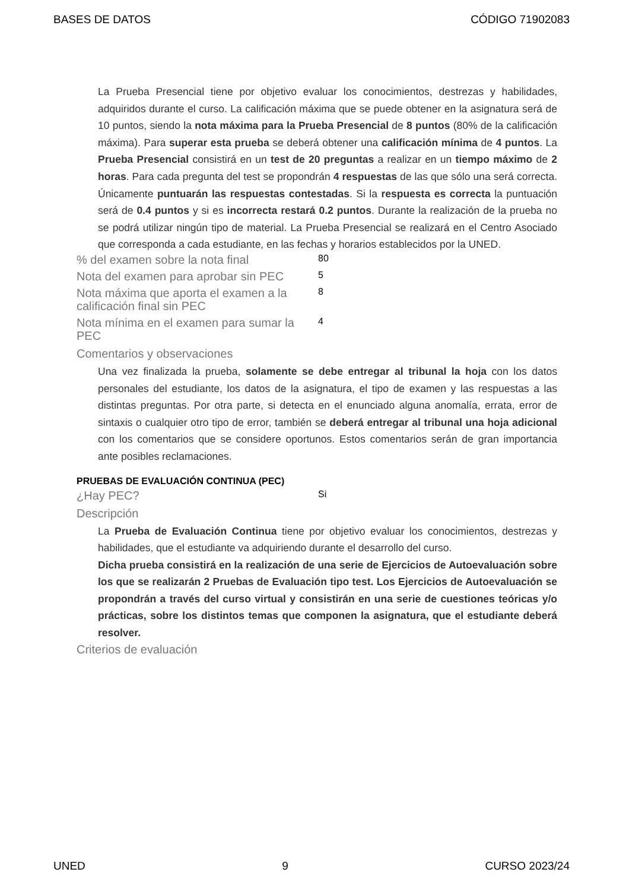BASES DE DATOS CÓDIGO 71902083
La Prueba Presencial tiene por objetivo evaluar los conocimientos, destrezas y habilidades, adquiridos durante el curso. La calificación máxima que se puede obtener en la asignatura será de 10 puntos, siendo la nota máxima para la Prueba Presencial de 8 puntos (80% de la calificación máxima). Para superar esta prueba se deberá obtener una calificación mínima de 4 puntos. La Prueba Presencial consistirá en un test de 20 preguntas a realizar en un tiempo máximo de 2 horas. Para cada pregunta del test se propondrán 4 respuestas de las que sólo una será correcta. Únicamente puntuarán las respuestas contestadas. Si la respuesta es correcta la puntuación será de 0.4 puntos y si es incorrecta restará 0.2 puntos. Durante la realización de la prueba no se podrá utilizar ningún tipo de material. La Prueba Presencial se realizará en el Centro Asociado que corresponda a cada estudiante, en las fechas y horarios establecidos por la UNED.
| % del examen sobre la nota final | 80 |
| Nota del examen para aprobar sin PEC | 5 |
| Nota máxima que aporta el examen a la calificación final sin PEC | 8 |
| Nota mínima en el examen para sumar la PEC | 4 |
Comentarios y observaciones
Una vez finalizada la prueba, solamente se debe entregar al tribunal la hoja con los datos personales del estudiante, los datos de la asignatura, el tipo de examen y las respuestas a las distintas preguntas. Por otra parte, si detecta en el enunciado alguna anomalía, errata, error de sintaxis o cualquier otro tipo de error, también se deberá entregar al tribunal una hoja adicional con los comentarios que se considere oportunos. Estos comentarios serán de gran importancia ante posibles reclamaciones.
PRUEBAS DE EVALUACIÓN CONTINUA (PEC)
| ¿Hay PEC? | Si |
Descripción
La Prueba de Evaluación Continua tiene por objetivo evaluar los conocimientos, destrezas y habilidades, que el estudiante va adquiriendo durante el desarrollo del curso.
Dicha prueba consistirá en la realización de una serie de Ejercicios de Autoevaluación sobre los que se realizarán 2 Pruebas de Evaluación tipo test. Los Ejercicios de Autoevaluación se propondrán a través del curso virtual y consistirán en una serie de cuestiones teóricas y/o prácticas, sobre los distintos temas que componen la asignatura, que el estudiante deberá resolver.
Criterios de evaluación
UNED 9 CURSO 2023/24